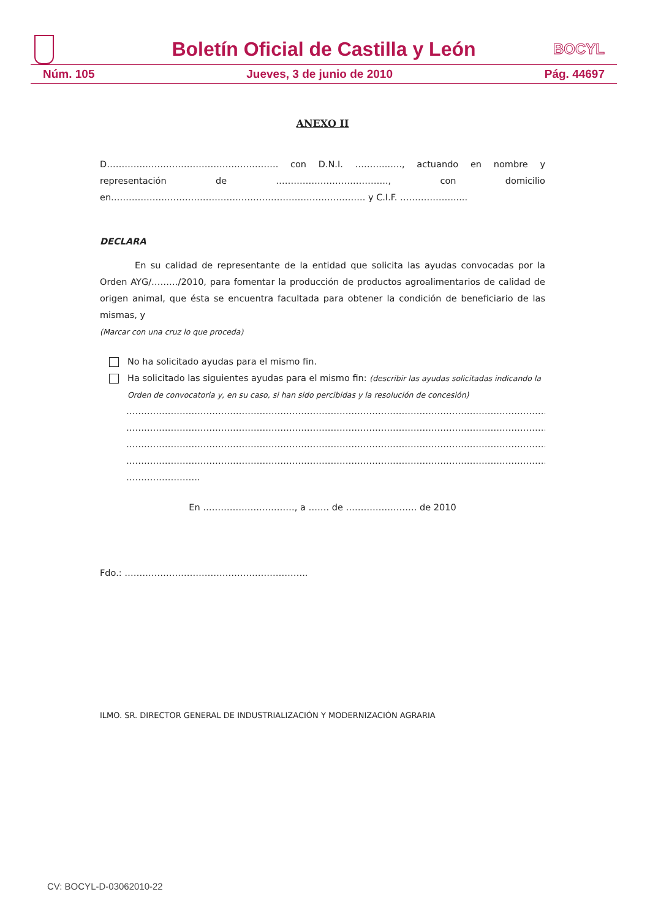Boletín Oficial de Castilla y León
BOCYL
Núm. 105 Jueves, 3 de junio de 2010 Pág. 44697
ANEXO II
D…………………………………………………. con D.N.I. ………..….., actuando en nombre y representación de ……………………………….., con domicilio en………………………………………………………………………….. y C.I.F. ……………….....
DECLARA
En su calidad de representante de la entidad que solicita las ayudas convocadas por la Orden AYG/………/2010, para fomentar la producción de productos agroalimentarios de calidad de origen animal, que ésta se encuentra facultada para obtener la condición de beneficiario de las mismas, y
(Marcar con una cruz lo que proceda)
No ha solicitado ayudas para el mismo fin.
Ha solicitado las siguientes ayudas para el mismo fin: (describir las ayudas solicitadas indicando la Orden de convocatoria y, en su caso, si han sido percibidas y la resolución de concesión)
………………………………………………………………………………………………………………………………………
………………………………………………………………………………………………………………………………………
………………………………………………………………………………………………………………………………………
………………………………………………………………………………………………………………………………………
…………………….
En ……………….…………, a ……. de …………………… de 2010
Fdo.: ……………………………………………………..
ILMO. SR. DIRECTOR GENERAL DE INDUSTRIALIZACIÓN Y MODERNIZACIÓN AGRARIA
CV: BOCYL-D-03062010-22